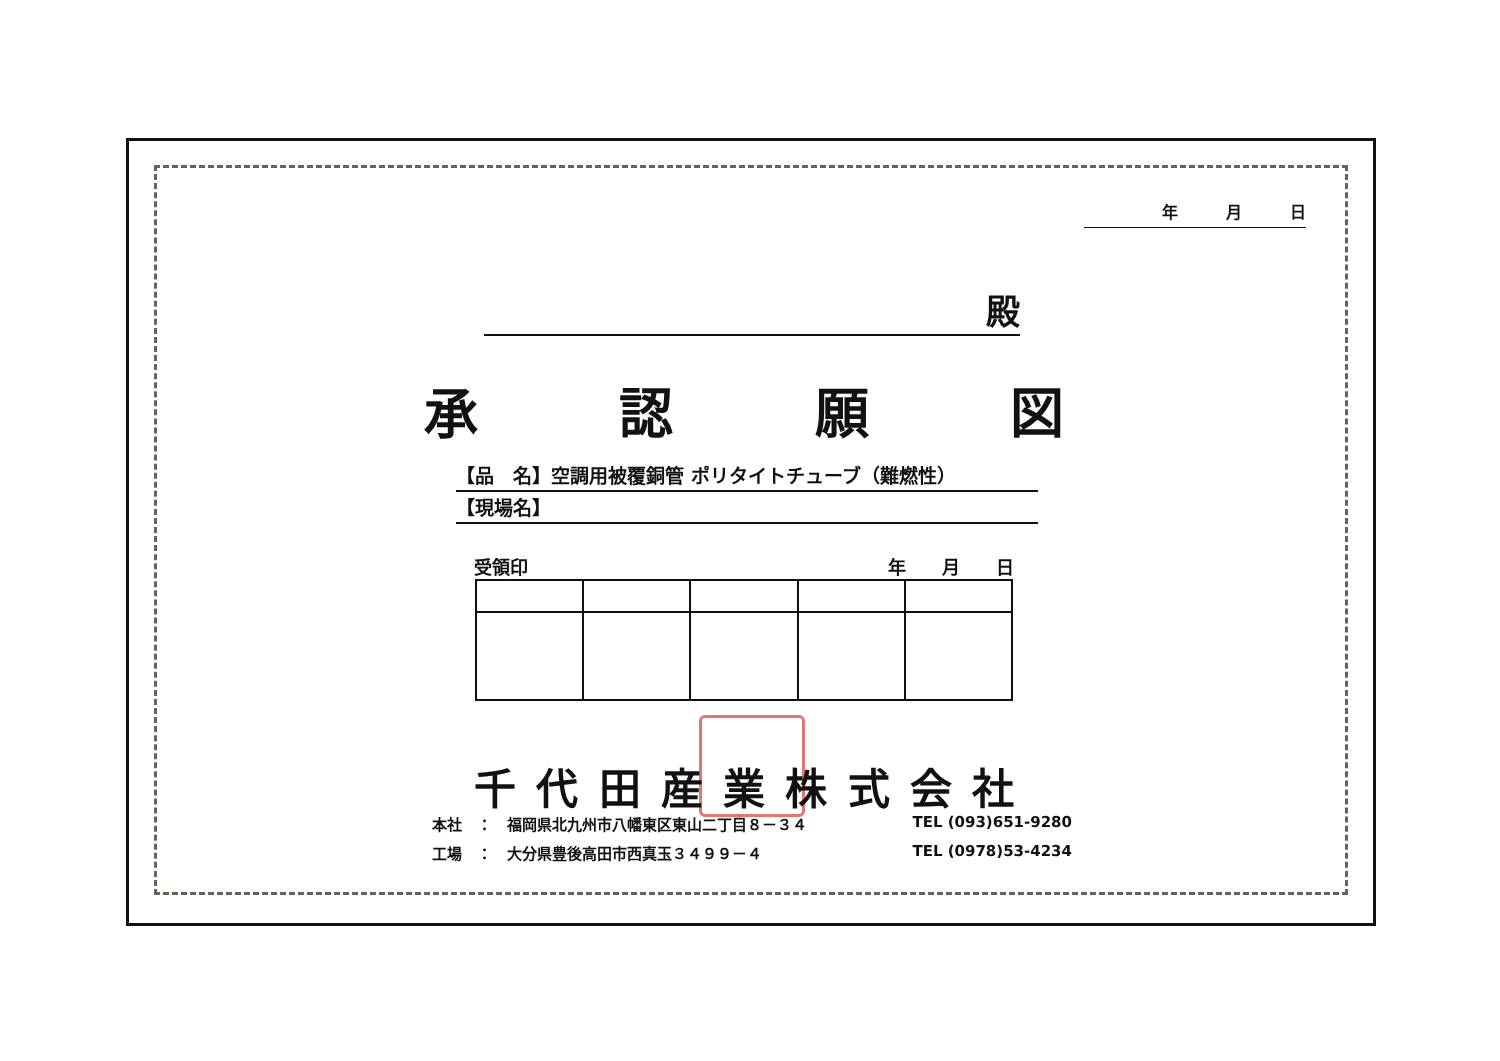年　　　月　　　日
殿
承認願図
【品　名】空調用被覆銅管 ポリタイトチューブ（難燃性）
【現場名】
受領印 年　　月　　日
千代田産業株式会社
本社　：　福岡県北九州市八幡東区東山二丁目８－３４ TEL (093)651-9280
工場　：　大分県豊後高田市西真玉３４９９－４ TEL (0978)53-4234